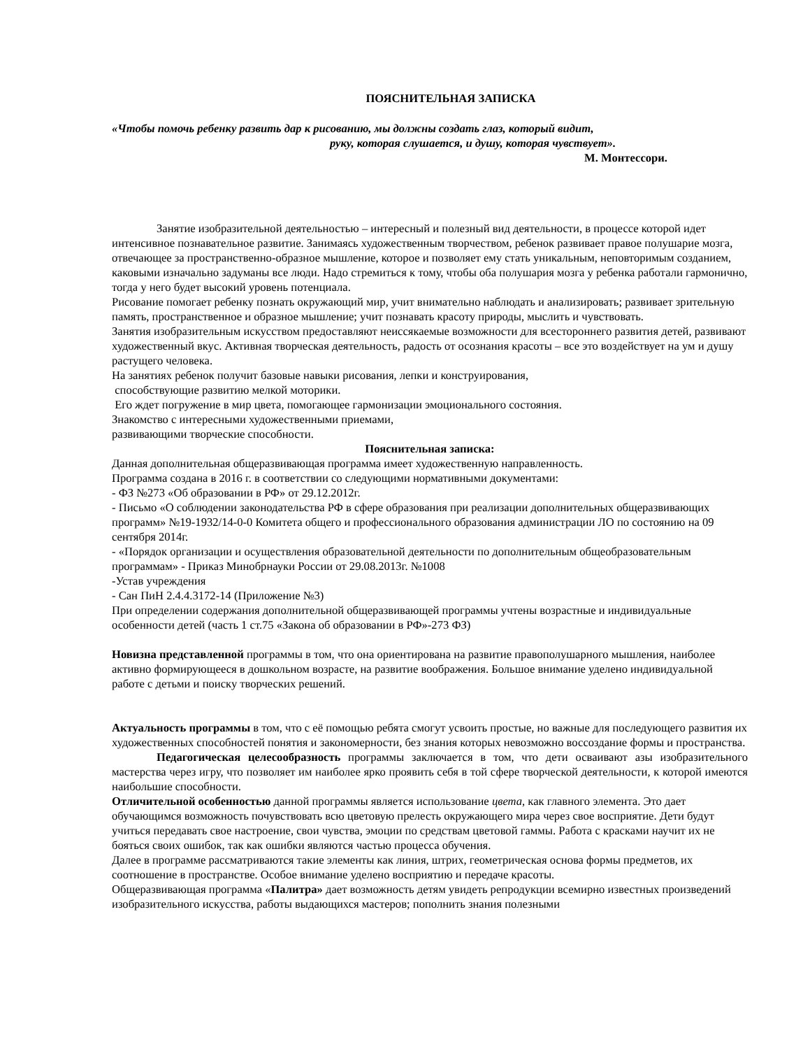ПОЯСНИТЕЛЬНАЯ ЗАПИСКА
«Чтобы помочь ребенку развить дар к рисованию, мы должны создать глаз, который видит,
руку, которая слушается, и душу, которая чувствует».
М. Монтессори.
Занятие изобразительной деятельностью – интересный и полезный вид деятельности, в процессе которой идет интенсивное познавательное развитие. Занимаясь художественным творчеством, ребенок развивает правое полушарие мозга, отвечающее за пространственно-образное мышление, которое и позволяет ему стать уникальным, неповторимым созданием, каковыми изначально задуманы все люди. Надо стремиться к тому, чтобы оба полушария мозга у ребенка работали гармонично, тогда у него будет высокий уровень потенциала.
Рисование помогает ребенку познать окружающий мир, учит внимательно наблюдать и анализировать; развивает зрительную память, пространственное и образное мышление; учит познавать красоту природы, мыслить и чувствовать.
Занятия изобразительным искусством предоставляют неиссякаемые возможности для всестороннего развития детей, развивают художественный вкус. Активная творческая деятельность, радость от осознания красоты – все это воздействует на ум и душу растущего человека.
На занятиях ребенок получит базовые навыки рисования, лепки и конструирования,
способствующие развитию мелкой моторики.
Его ждет погружение в мир цвета, помогающее гармонизации эмоционального состояния.
Знакомство с интересными художественными приемами,
развивающими творческие способности.
Пояснительная записка:
Данная дополнительная общеразвивающая программа имеет художественную направленность.
Программа создана в 2016 г. в соответствии со следующими нормативными документами:
- ФЗ №273 «Об образовании в РФ» от 29.12.2012г.
- Письмо «О соблюдении законодательства РФ в сфере образования при реализации дополнительных общеразвивающих программ» №19-1932/14-0-0 Комитета общего и профессионального образования администрации ЛО по состоянию на 09 сентября 2014г.
- «Порядок организации и осуществления образовательной деятельности по дополнительным общеобразовательным программам» - Приказ Минобрнауки России от 29.08.2013г. №1008
-Устав учреждения
- Сан ПиН 2.4.4.3172-14 (Приложение №3)
При определении содержания дополнительной общеразвивающей программы учтены возрастные и индивидуальные особенности детей (часть 1 ст.75 «Закона об образовании в РФ»-273 ФЗ)
Новизна представленной программы в том, что она ориентирована на развитие правополушарного мышления, наиболее активно формирующееся в дошкольном возрасте, на развитие воображения. Большое внимание уделено индивидуальной работе с детьми и поиску творческих решений.
Актуальность программы в том, что с её помощью ребята смогут усвоить простые, но важные для последующего развития их художественных способностей понятия и закономерности, без знания которых невозможно воссоздание формы и пространства.
Педагогическая целесообразность программы заключается в том, что дети осваивают азы изобразительного мастерства через игру, что позволяет им наиболее ярко проявить себя в той сфере творческой деятельности, к которой имеются наибольшие способности.
Отличительной особенностью данной программы является использование цвета, как главного элемента. Это дает обучающимся возможность почувствовать всю цветовую прелесть окружающего мира через свое восприятие. Дети будут учиться передавать свое настроение, свои чувства, эмоции по средствам цветовой гаммы. Работа с красками научит их не бояться своих ошибок, так как ошибки являются частью процесса обучения.
Далее в программе рассматриваются такие элементы как линия, штрих, геометрическая основа формы предметов, их соотношение в пространстве. Особое внимание уделено восприятию и передаче красоты.
Общеразвивающая программа «Палитра» дает возможность детям увидеть репродукции всемирно известных произведений изобразительного искусства, работы выдающихся мастеров; пополнить знания полезными